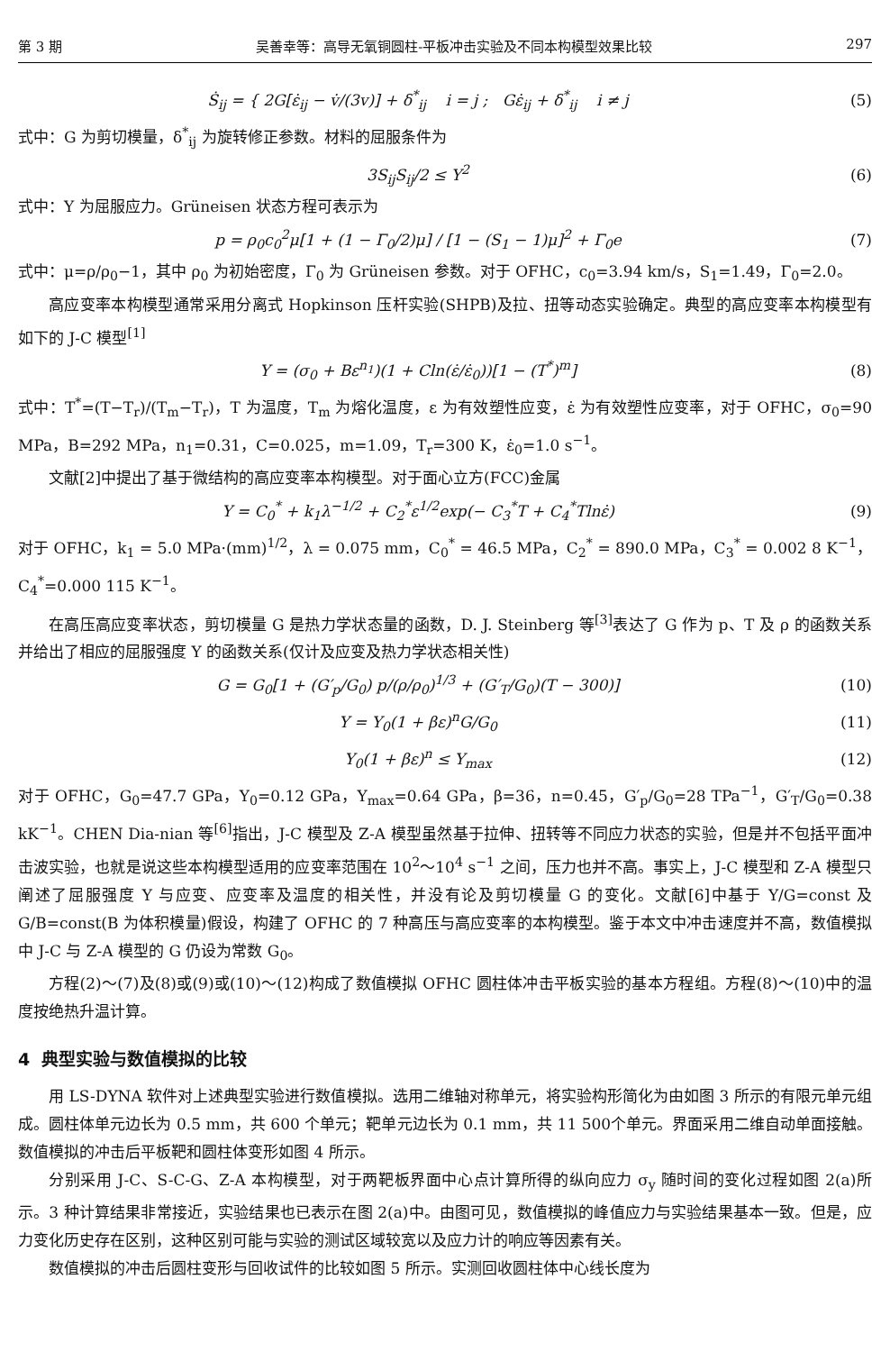第 3 期 吴善幸等：高导无氧铜圆柱-平板冲击实验及不同本构模型效果比较 297
Ṡ<sub>ij</sub> = { 2G[ε̇<sub>ij</sub> − v̇/(3v)] + δ<sup>*</sup><sub>ij</sub> i = j ; Gε̇<sub>ij</sub> + δ<sup>*</sup><sub>ij</sub> i ≠ j
(5)
式中：G 为剪切模量，δ<sup>*</sup><sub>ij</sub> 为旋转修正参数。材料的屈服条件为
3S<sub>ij</sub>S<sub>ij</sub>/2 ≤ Y<sup>2</sup> (6)
式中：Y 为屈服应力。Grüneisen 状态方程可表示为
p = ρ<sub>0</sub>c<sub>0</sub><sup>2</sup>μ[1 + (1 − Γ<sub>0</sub>/2)μ] / [1 − (S<sub>1</sub> − 1)μ]<sup>2</sup> + Γ<sub>0</sub>e
(7)
式中：μ=ρ/ρ<sub>0</sub>−1，其中 ρ<sub>0</sub> 为初始密度，Γ<sub>0</sub> 为 Grüneisen 参数。对于 OFHC，c<sub>0</sub>=3.94 km/s，S<sub>1</sub>=1.49，Γ<sub>0</sub>=2.0。
高应变率本构模型通常采用分离式 Hopkinson 压杆实验(SHPB)及拉、扭等动态实验确定。典型的高应变率本构模型有如下的 J-C 模型<sup>[1]</sup>
Y = (σ<sub>0</sub> + Bε<sup>n<sub>1</sub></sup>)(1 + Cln(ε̇/ε̇<sub>0</sub>))[1 − (T<sup>*</sup>)<sup>m</sup>]
(8)
式中：T<sup>*</sup>=(T−T<sub>r</sub>)/(T<sub>m</sub>−T<sub>r</sub>)，T 为温度，T<sub>m</sub> 为熔化温度，ε 为有效塑性应变，ε̇ 为有效塑性应变率，对于 OFHC，σ<sub>0</sub>=90 MPa，B=292 MPa，n<sub>1</sub>=0.31，C=0.025，m=1.09，T<sub>r</sub>=300 K，ε̇<sub>0</sub>=1.0 s<sup>−1</sup>。
文献[2]中提出了基于微结构的高应变率本构模型。对于面心立方(FCC)金属
Y = C<sub>0</sub><sup>*</sup> + k<sub>1</sub>λ<sup>−1/2</sup> + C<sub>2</sub><sup>*</sup>ε<sup>1/2</sup>exp(− C<sub>3</sub><sup>*</sup>T + C<sub>4</sub><sup>*</sup>Tlnε̇)
(9)
对于 OFHC，k<sub>1</sub> = 5.0 MPa·(mm)<sup>1/2</sup>，λ = 0.075 mm，C<sub>0</sub><sup>*</sup> = 46.5 MPa，C<sub>2</sub><sup>*</sup> = 890.0 MPa，C<sub>3</sub><sup>*</sup> = 0.002 8 K<sup>−1</sup>，C<sub>4</sub><sup>*</sup>=0.000 115 K<sup>−1</sup>。
在高压高应变率状态，剪切模量 G 是热力学状态量的函数，D. J. Steinberg 等<sup>[3]</sup>表达了 G 作为 p、T 及 ρ 的函数关系并给出了相应的屈服强度 Y 的函数关系(仅计及应变及热力学状态相关性)
G = G<sub>0</sub>[1 + (G′<sub>p</sub>/G<sub>0</sub>) p/(ρ/ρ<sub>0</sub>)<sup>1/3</sup> + (G′<sub>T</sub>/G<sub>0</sub>)(T − 300)]
(10)
Y = Y<sub>0</sub>(1 + βε)<sup>n</sup>G/G<sub>0</sub> (11)
Y<sub>0</sub>(1 + βε)<sup>n</sup> ≤ Y<sub>max</sub> (12)
对于 OFHC，G<sub>0</sub>=47.7 GPa，Y<sub>0</sub>=0.12 GPa，Y<sub>max</sub>=0.64 GPa，β=36，n=0.45，G′<sub>p</sub>/G<sub>0</sub>=28 TPa<sup>−1</sup>，G′<sub>T</sub>/G<sub>0</sub>=0.38 kK<sup>−1</sup>。CHEN Dia-nian 等<sup>[6]</sup>指出，J-C 模型及 Z-A 模型虽然基于拉伸、扭转等不同应力状态的实验，但是并不包括平面冲击波实验，也就是说这些本构模型适用的应变率范围在 10<sup>2</sup>～10<sup>4</sup> s<sup>−1</sup> 之间，压力也并不高。事实上，J-C 模型和 Z-A 模型只阐述了屈服强度 Y 与应变、应变率及温度的相关性，并没有论及剪切模量 G 的变化。文献[6]中基于 Y/G=const 及 G/B=const(B 为体积模量)假设，构建了 OFHC 的 7 种高压与高应变率的本构模型。鉴于本文中冲击速度并不高，数值模拟中 J-C 与 Z-A 模型的 G 仍设为常数 G<sub>0</sub>。
方程(2)～(7)及(8)或(9)或(10)～(12)构成了数值模拟 OFHC 圆柱体冲击平板实验的基本方程组。方程(8)～(10)中的温度按绝热升温计算。
4 典型实验与数值模拟的比较
用 LS-DYNA 软件对上述典型实验进行数值模拟。选用二维轴对称单元，将实验构形简化为由如图 3 所示的有限元单元组成。圆柱体单元边长为 0.5 mm，共 600 个单元；靶单元边长为 0.1 mm，共 11 500个单元。界面采用二维自动单面接触。数值模拟的冲击后平板靶和圆柱体变形如图 4 所示。
分别采用 J-C、S-C-G、Z-A 本构模型，对于两靶板界面中心点计算所得的纵向应力 σ<sub>y</sub> 随时间的变化过程如图 2(a)所示。3 种计算结果非常接近，实验结果也已表示在图 2(a)中。由图可见，数值模拟的峰值应力与实验结果基本一致。但是，应力变化历史存在区别，这种区别可能与实验的测试区域较宽以及应力计的响应等因素有关。
数值模拟的冲击后圆柱变形与回收试件的比较如图 5 所示。实测回收圆柱体中心线长度为